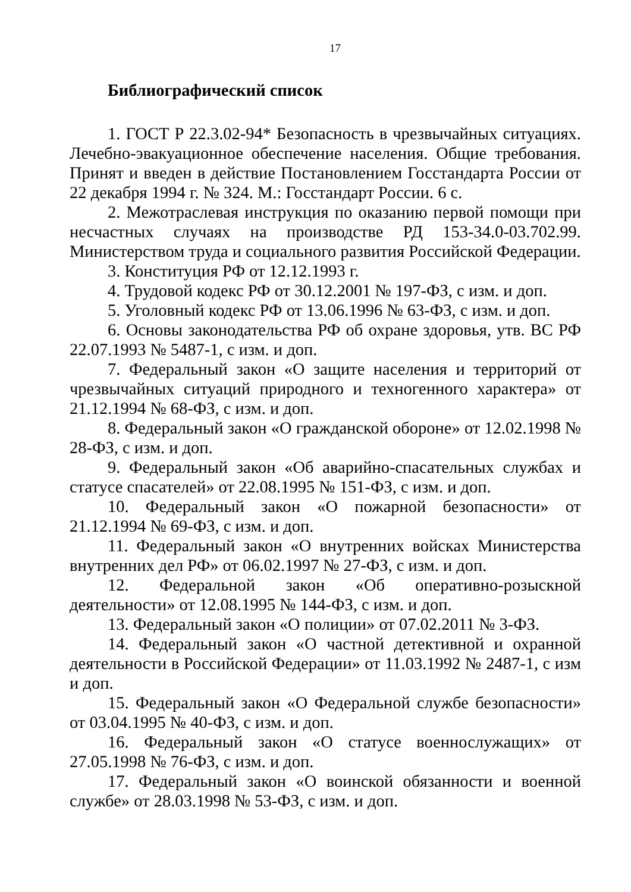17
Библиографический список
1. ГОСТ Р 22.3.02-94* Безопасность в чрезвычайных ситуациях. Лечебно-эвакуационное обеспечение населения. Общие требования. Принят и введен в действие Постановлением Госстандарта России от 22 декабря 1994 г. № 324. М.: Госстандарт России. 6 с.
2. Межотраслевая инструкция по оказанию первой помощи при несчастных случаях на производстве РД 153-34.0-03.702.99. Министерством труда и социального развития Российской Федерации.
3. Конституция РФ от 12.12.1993 г.
4. Трудовой кодекс РФ от 30.12.2001 № 197-ФЗ, с изм. и доп.
5. Уголовный кодекс РФ от 13.06.1996 № 63-ФЗ, с изм. и доп.
6. Основы законодательства РФ об охране здоровья, утв. ВС РФ 22.07.1993 № 5487-1, с изм. и доп.
7. Федеральный закон «О защите населения и территорий от чрезвычайных ситуаций природного и техногенного характера» от 21.12.1994 № 68-ФЗ, с изм. и доп.
8. Федеральный закон «О гражданской обороне» от 12.02.1998 № 28-ФЗ, с изм. и доп.
9. Федеральный закон «Об аварийно-спасательных службах и статусе спасателей» от 22.08.1995 № 151-ФЗ, с изм. и доп.
10. Федеральный закон «О пожарной безопасности» от 21.12.1994 № 69-ФЗ, с изм. и доп.
11. Федеральный закон «О внутренних войсках Министерства внутренних дел РФ» от 06.02.1997 № 27-ФЗ, с изм. и доп.
12. Федеральной закон «Об оперативно-розыскной деятельности» от 12.08.1995 № 144-ФЗ, с изм. и доп.
13. Федеральный закон «О полиции» от 07.02.2011 № 3-ФЗ.
14. Федеральный закон «О частной детективной и охранной деятельности в Российской Федерации» от 11.03.1992 № 2487-1, с изм и доп.
15. Федеральный закон «О Федеральной службе безопасности» от 03.04.1995 № 40-ФЗ, с изм. и доп.
16. Федеральный закон «О статусе военнослужащих» от 27.05.1998 № 76-ФЗ, с изм. и доп.
17. Федеральный закон «О воинской обязанности и военной службе» от 28.03.1998 № 53-ФЗ, с изм. и доп.